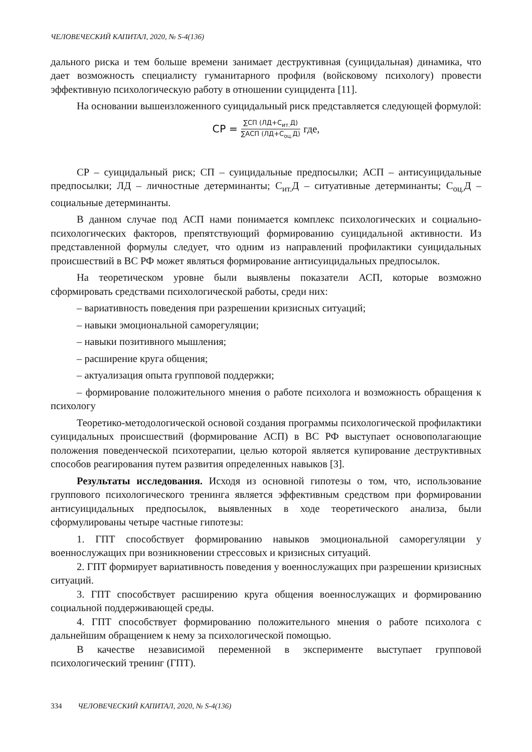ЧЕЛОВЕЧЕСКИЙ КАПИТАЛ, 2020, № S-4(136)
дального риска и тем больше времени занимает деструктивная (суицидальная) динамика, что дает возможность специалисту гуманитарного профиля (войсковому психологу) провести эффективную психологическую работу в отношении суицидента [11].
На основании вышеизложенного суицидальный риск представляется следующей формулой:
СР =
∑СП (ЛД+С<sub>ит.</sub>Д)
∑АСП (ЛД+С<sub>оц.</sub>Д)
где,
СР – суицидальный риск; СП – суицидальные предпосылки; АСП – антисуицидальные предпосылки; ЛД – личностные детерминанты; С<sub>ит.</sub>Д – ситуативные детерминанты; С<sub>оц.</sub>Д – социальные детерминанты.
В данном случае под АСП нами понимается комплекс психологических и социально-психологических факторов, препятствующий формированию суицидальной активности. Из представленной формулы следует, что одним из направлений профилактики суицидальных происшествий в ВС РФ может являться формирование антисуицидальных предпосылок.
На теоретическом уровне были выявлены показатели АСП, которые возможно сформировать средствами психологической работы, среди них:
– вариативность поведения при разрешении кризисных ситуаций;
– навыки эмоциональной саморегуляции;
– навыки позитивного мышления;
– расширение круга общения;
– актуализация опыта групповой поддержки;
– формирование положительного мнения о работе психолога и возможность обращения к психологу
Теоретико-методологической основой создания программы психологической профилактики суицидальных происшествий (формирование АСП) в ВС РФ выступает основополагающие положения поведенческой психотерапии, целью которой является купирование деструктивных способов реагирования путем развития определенных навыков [3].
Результаты исследования. Исходя из основной гипотезы о том, что, использование группового психологического тренинга является эффективным средством при формировании антисуицидальных предпосылок, выявленных в ходе теоретического анализа, были сформулированы четыре частные гипотезы:
1. ГПТ способствует формированию навыков эмоциональной саморегуляции у военнослужащих при возникновении стрессовых и кризисных ситуаций.
2. ГПТ формирует вариативность поведения у военнослужащих при разрешении кризисных ситуаций.
3. ГПТ способствует расширению круга общения военнослужащих и формированию социальной поддерживающей среды.
4. ГПТ способствует формированию положительного мнения о работе психолога с дальнейшим обращением к нему за психологической помощью.
В качестве независимой переменной в эксперименте выступает групповой психологический тренинг (ГПТ).
334 ЧЕЛОВЕЧЕСКИЙ КАПИТАЛ, 2020, № S-4(136)